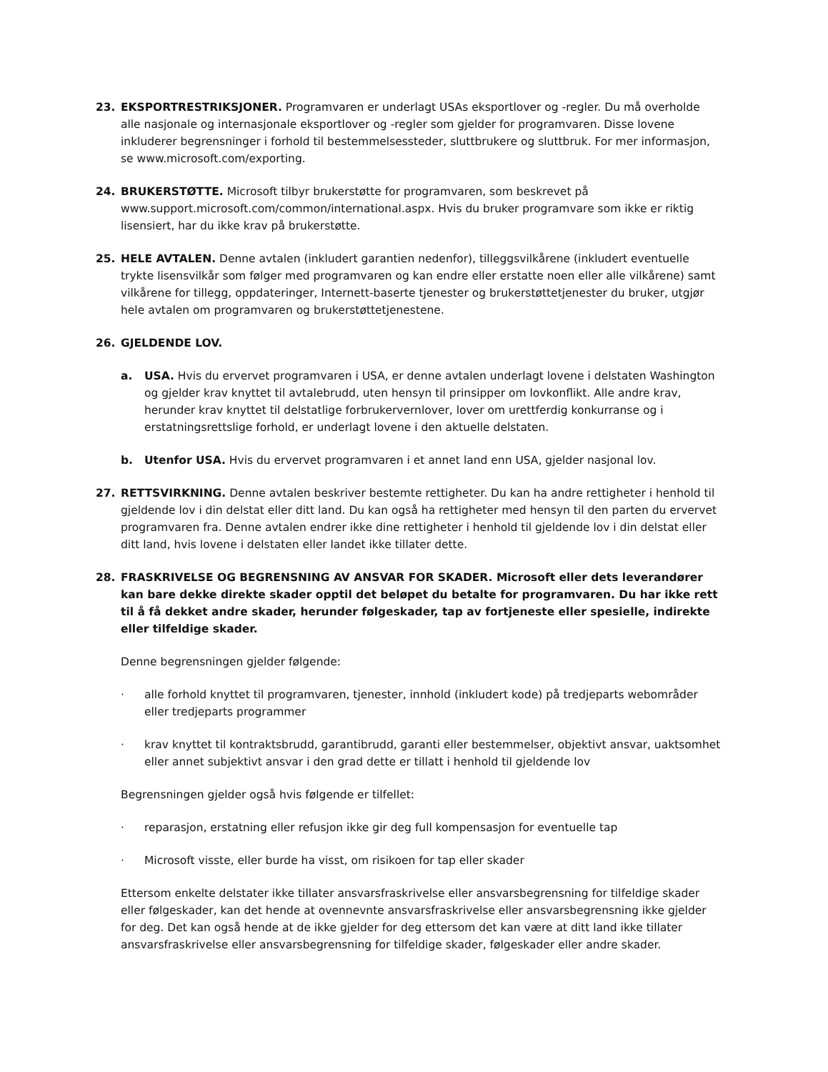23. EKSPORTRESTRIKSJONER. Programvaren er underlagt USAs eksportlover og -regler. Du må overholde alle nasjonale og internasjonale eksportlover og -regler som gjelder for programvaren. Disse lovene inkluderer begrensninger i forhold til bestemmelsessteder, sluttbrukere og sluttbruk. For mer informasjon, se www.microsoft.com/exporting.
24. BRUKERSTØTTE. Microsoft tilbyr brukerstøtte for programvaren, som beskrevet på www.support.microsoft.com/common/international.aspx. Hvis du bruker programvare som ikke er riktig lisensiert, har du ikke krav på brukerstøtte.
25. HELE AVTALEN. Denne avtalen (inkludert garantien nedenfor), tilleggsvilkårene (inkludert eventuelle trykte lisensvilkår som følger med programvaren og kan endre eller erstatte noen eller alle vilkårene) samt vilkårene for tillegg, oppdateringer, Internett-baserte tjenester og brukerstøttetjenester du bruker, utgjør hele avtalen om programvaren og brukerstøttetjenestene.
26. GJELDENDE LOV.
a. USA. Hvis du ervervet programvaren i USA, er denne avtalen underlagt lovene i delstaten Washington og gjelder krav knyttet til avtalebrudd, uten hensyn til prinsipper om lovkonflikt. Alle andre krav, herunder krav knyttet til delstatlige forbrukervernlover, lover om urettferdig konkurranse og i erstatningsrettslige forhold, er underlagt lovene i den aktuelle delstaten.
b. Utenfor USA. Hvis du ervervet programvaren i et annet land enn USA, gjelder nasjonal lov.
27. RETTSVIRKNING. Denne avtalen beskriver bestemte rettigheter. Du kan ha andre rettigheter i henhold til gjeldende lov i din delstat eller ditt land. Du kan også ha rettigheter med hensyn til den parten du ervervet programvaren fra. Denne avtalen endrer ikke dine rettigheter i henhold til gjeldende lov i din delstat eller ditt land, hvis lovene i delstaten eller landet ikke tillater dette.
28. FRASKRIVELSE OG BEGRENSNING AV ANSVAR FOR SKADER. Microsoft eller dets leverandører kan bare dekke direkte skader opptil det beløpet du betalte for programvaren. Du har ikke rett til å få dekket andre skader, herunder følgeskader, tap av fortjeneste eller spesielle, indirekte eller tilfeldige skader.
Denne begrensningen gjelder følgende:
· alle forhold knyttet til programvaren, tjenester, innhold (inkludert kode) på tredjeparts webområder eller tredjeparts programmer
· krav knyttet til kontraktsbrudd, garantibrudd, garanti eller bestemmelser, objektivt ansvar, uaktsomhet eller annet subjektivt ansvar i den grad dette er tillatt i henhold til gjeldende lov
Begrensningen gjelder også hvis følgende er tilfellet:
· reparasjon, erstatning eller refusjon ikke gir deg full kompensasjon for eventuelle tap
· Microsoft visste, eller burde ha visst, om risikoen for tap eller skader
Ettersom enkelte delstater ikke tillater ansvarsfraskrivelse eller ansvarsbegrensning for tilfeldige skader eller følgeskader, kan det hende at ovennevnte ansvarsfraskrivelse eller ansvarsbegrensning ikke gjelder for deg. Det kan også hende at de ikke gjelder for deg ettersom det kan være at ditt land ikke tillater ansvarsfraskrivelse eller ansvarsbegrensning for tilfeldige skader, følgeskader eller andre skader.